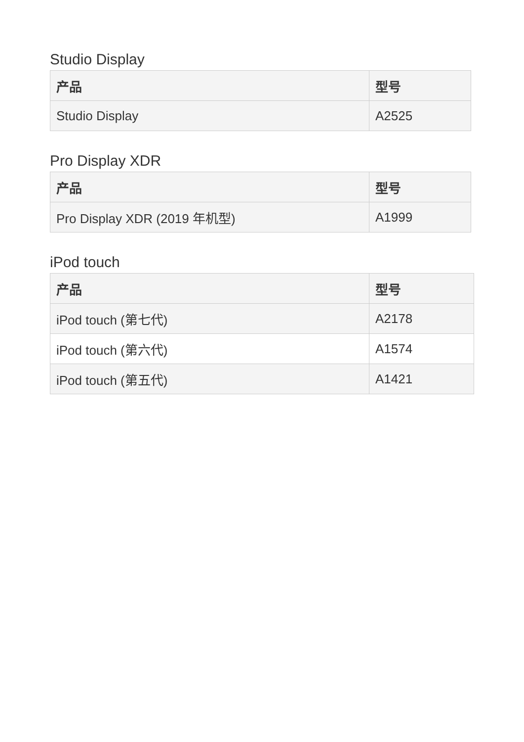Studio Display
| 产品 | 型号 |
| --- | --- |
| Studio Display | A2525 |
Pro Display XDR
| 产品 | 型号 |
| --- | --- |
| Pro Display XDR (2019 年机型) | A1999 |
iPod touch
| 产品 | 型号 |
| --- | --- |
| iPod touch (第七代) | A2178 |
| iPod touch (第六代) | A1574 |
| iPod touch (第五代) | A1421 |